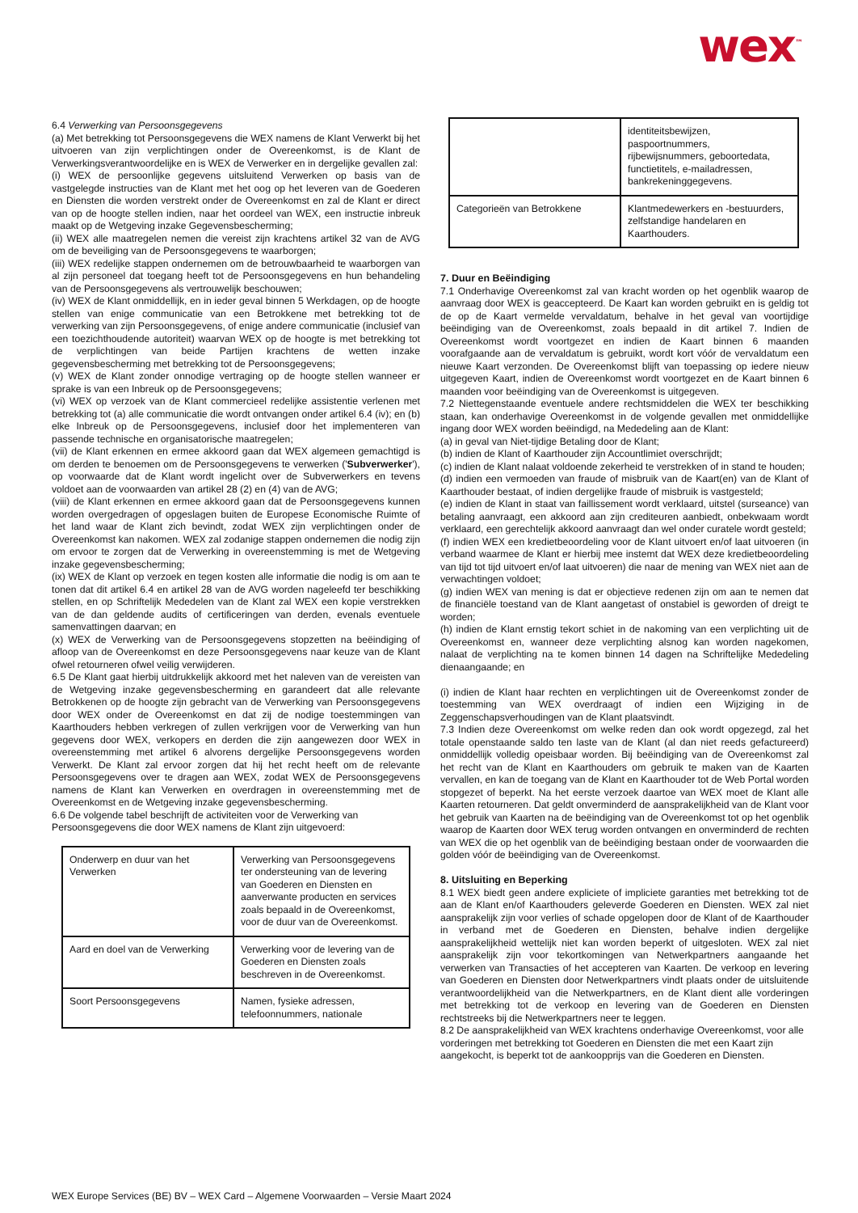wex<sup>™</sup>
6.4 Verwerking van Persoonsgegevens
(a) Met betrekking tot Persoonsgegevens die WEX namens de Klant Verwerkt bij het uitvoeren van zijn verplichtingen onder de Overeenkomst, is de Klant de Verwerkingsverantwoordelijke en is WEX de Verwerker en in dergelijke gevallen zal:
(i) WEX de persoonlijke gegevens uitsluitend Verwerken op basis van de vastgelegde instructies van de Klant met het oog op het leveren van de Goederen en Diensten die worden verstrekt onder de Overeenkomst en zal de Klant er direct van op de hoogte stellen indien, naar het oordeel van WEX, een instructie inbreuk maakt op de Wetgeving inzake Gegevensbescherming;
(ii) WEX alle maatregelen nemen die vereist zijn krachtens artikel 32 van de AVG om de beveiliging van de Persoonsgegevens te waarborgen;
(iii) WEX redelijke stappen ondernemen om de betrouwbaarheid te waarborgen van al zijn personeel dat toegang heeft tot de Persoonsgegevens en hun behandeling van de Persoonsgegevens als vertrouwelijk beschouwen;
(iv) WEX de Klant onmiddellijk, en in ieder geval binnen 5 Werkdagen, op de hoogte stellen van enige communicatie van een Betrokkene met betrekking tot de verwerking van zijn Persoonsgegevens, of enige andere communicatie (inclusief van een toezichthoudende autoriteit) waarvan WEX op de hoogte is met betrekking tot de verplichtingen van beide Partijen krachtens de wetten inzake gegevensbescherming met betrekking tot de Persoonsgegevens;
(v) WEX de Klant zonder onnodige vertraging op de hoogte stellen wanneer er sprake is van een Inbreuk op de Persoonsgegevens;
(vi) WEX op verzoek van de Klant commercieel redelijke assistentie verlenen met betrekking tot (a) alle communicatie die wordt ontvangen onder artikel 6.4 (iv); en (b) elke Inbreuk op de Persoonsgegevens, inclusief door het implementeren van passende technische en organisatorische maatregelen;
(vii) de Klant erkennen en ermee akkoord gaan dat WEX algemeen gemachtigd is om derden te benoemen om de Persoonsgegevens te verwerken ('Subverwerker'), op voorwaarde dat de Klant wordt ingelicht over de Subverwerkers en tevens voldoet aan de voorwaarden van artikel 28 (2) en (4) van de AVG;
(viii) de Klant erkennen en ermee akkoord gaan dat de Persoonsgegevens kunnen worden overgedragen of opgeslagen buiten de Europese Economische Ruimte of het land waar de Klant zich bevindt, zodat WEX zijn verplichtingen onder de Overeenkomst kan nakomen. WEX zal zodanige stappen ondernemen die nodig zijn om ervoor te zorgen dat de Verwerking in overeenstemming is met de Wetgeving inzake gegevensbescherming;
(ix) WEX de Klant op verzoek en tegen kosten alle informatie die nodig is om aan te tonen dat dit artikel 6.4 en artikel 28 van de AVG worden nageleefd ter beschikking stellen, en op Schriftelijk Mededelen van de Klant zal WEX een kopie verstrekken van de dan geldende audits of certificeringen van derden, evenals eventuele samenvattingen daarvan; en
(x) WEX de Verwerking van de Persoonsgegevens stopzetten na beëindiging of afloop van de Overeenkomst en deze Persoonsgegevens naar keuze van de Klant ofwel retourneren ofwel veilig verwijderen.
6.5 De Klant gaat hierbij uitdrukkelijk akkoord met het naleven van de vereisten van de Wetgeving inzake gegevensbescherming en garandeert dat alle relevante Betrokkenen op de hoogte zijn gebracht van de Verwerking van Persoonsgegevens door WEX onder de Overeenkomst en dat zij de nodige toestemmingen van Kaarthouders hebben verkregen of zullen verkrijgen voor de Verwerking van hun gegevens door WEX, verkopers en derden die zijn aangewezen door WEX in overeenstemming met artikel 6 alvorens dergelijke Persoonsgegevens worden Verwerkt. De Klant zal ervoor zorgen dat hij het recht heeft om de relevante Persoonsgegevens over te dragen aan WEX, zodat WEX de Persoonsgegevens namens de Klant kan Verwerken en overdragen in overeenstemming met de Overeenkomst en de Wetgeving inzake gegevensbescherming.
6.6 De volgende tabel beschrijft de activiteiten voor de Verwerking van Persoonsgegevens die door WEX namens de Klant zijn uitgevoerd:
| Onderwerp en duur van het Verwerken | Verwerking van Persoonsgegevens ter ondersteuning van de levering van Goederen en Diensten en aanverwante producten en services zoals bepaald in de Overeenkomst, voor de duur van de Overeenkomst. |
| Aard en doel van de Verwerking | Verwerking voor de levering van de Goederen en Diensten zoals beschreven in de Overeenkomst. |
| Soort Persoonsgegevens | Namen, fysieke adressen, telefoonnummers, nationale |
| | identiteitsbewijzen, paspoortnummers, rijbewijsnummers, geboortedata, functietitels, e-mailadressen, bankrekeninggegevens. |
| Categorieën van Betrokkene | Klantmedewerkers en -bestuurders, zelfstandige handelaren en Kaarthouders. |
7. Duur en Beëindiging
7.1 Onderhavige Overeenkomst zal van kracht worden op het ogenblik waarop de aanvraag door WEX is geaccepteerd. De Kaart kan worden gebruikt en is geldig tot de op de Kaart vermelde vervaldatum, behalve in het geval van voortijdige beëindiging van de Overeenkomst, zoals bepaald in dit artikel 7. Indien de Overeenkomst wordt voortgezet en indien de Kaart binnen 6 maanden voorafgaande aan de vervaldatum is gebruikt, wordt kort vóór de vervaldatum een nieuwe Kaart verzonden. De Overeenkomst blijft van toepassing op iedere nieuw uitgegeven Kaart, indien de Overeenkomst wordt voortgezet en de Kaart binnen 6 maanden voor beëindiging van de Overeenkomst is uitgegeven.
7.2 Niettegenstaande eventuele andere rechtsmiddelen die WEX ter beschikking staan, kan onderhavige Overeenkomst in de volgende gevallen met onmiddellijke ingang door WEX worden beëindigd, na Mededeling aan de Klant:
(a) in geval van Niet-tijdige Betaling door de Klant;
(b) indien de Klant of Kaarthouder zijn Accountlimiet overschrijdt;
(c) indien de Klant nalaat voldoende zekerheid te verstrekken of in stand te houden;
(d) indien een vermoeden van fraude of misbruik van de Kaart(en) van de Klant of Kaarthouder bestaat, of indien dergelijke fraude of misbruik is vastgesteld;
(e) indien de Klant in staat van faillissement wordt verklaard, uitstel (surseance) van betaling aanvraagt, een akkoord aan zijn crediteuren aanbiedt, onbekwaam wordt verklaard, een gerechtelijk akkoord aanvraagt dan wel onder curatele wordt gesteld;
(f) indien WEX een kredietbeoordeling voor de Klant uitvoert en/of laat uitvoeren (in verband waarmee de Klant er hierbij mee instemt dat WEX deze kredietbeoordeling van tijd tot tijd uitvoert en/of laat uitvoeren) die naar de mening van WEX niet aan de verwachtingen voldoet;
(g) indien WEX van mening is dat er objectieve redenen zijn om aan te nemen dat de financiële toestand van de Klant aangetast of onstabiel is geworden of dreigt te worden;
(h) indien de Klant ernstig tekort schiet in de nakoming van een verplichting uit de Overeenkomst en, wanneer deze verplichting alsnog kan worden nagekomen, nalaat de verplichting na te komen binnen 14 dagen na Schriftelijke Mededeling dienaangaande; en
(i) indien de Klant haar rechten en verplichtingen uit de Overeenkomst zonder de toestemming van WEX overdraagt of indien een Wijziging in de Zeggenschapsverhoudingen van de Klant plaatsvindt.
7.3 Indien deze Overeenkomst om welke reden dan ook wordt opgezegd, zal het totale openstaande saldo ten laste van de Klant (al dan niet reeds gefactureerd) onmiddellijk volledig opeisbaar worden. Bij beëindiging van de Overeenkomst zal het recht van de Klant en Kaarthouders om gebruik te maken van de Kaarten vervallen, en kan de toegang van de Klant en Kaarthouder tot de Web Portal worden stopgezet of beperkt. Na het eerste verzoek daartoe van WEX moet de Klant alle Kaarten retourneren. Dat geldt onverminderd de aansprakelijkheid van de Klant voor het gebruik van Kaarten na de beëindiging van de Overeenkomst tot op het ogenblik waarop de Kaarten door WEX terug worden ontvangen en onverminderd de rechten van WEX die op het ogenblik van de beëindiging bestaan onder de voorwaarden die golden vóór de beëindiging van de Overeenkomst.
8. Uitsluiting en Beperking
8.1 WEX biedt geen andere expliciete of impliciete garanties met betrekking tot de aan de Klant en/of Kaarthouders geleverde Goederen en Diensten. WEX zal niet aansprakelijk zijn voor verlies of schade opgelopen door de Klant of de Kaarthouder in verband met de Goederen en Diensten, behalve indien dergelijke aansprakelijkheid wettelijk niet kan worden beperkt of uitgesloten. WEX zal niet aansprakelijk zijn voor tekortkomingen van Netwerkpartners aangaande het verwerken van Transacties of het accepteren van Kaarten. De verkoop en levering van Goederen en Diensten door Netwerkpartners vindt plaats onder de uitsluitende verantwoordelijkheid van die Netwerkpartners, en de Klant dient alle vorderingen met betrekking tot de verkoop en levering van de Goederen en Diensten rechtstreeks bij die Netwerkpartners neer te leggen.
8.2 De aansprakelijkheid van WEX krachtens onderhavige Overeenkomst, voor alle vorderingen met betrekking tot Goederen en Diensten die met een Kaart zijn aangekocht, is beperkt tot de aankoopprijs van die Goederen en Diensten.
WEX Europe Services (BE) BV – WEX Card – Algemene Voorwaarden – Versie Maart 2024